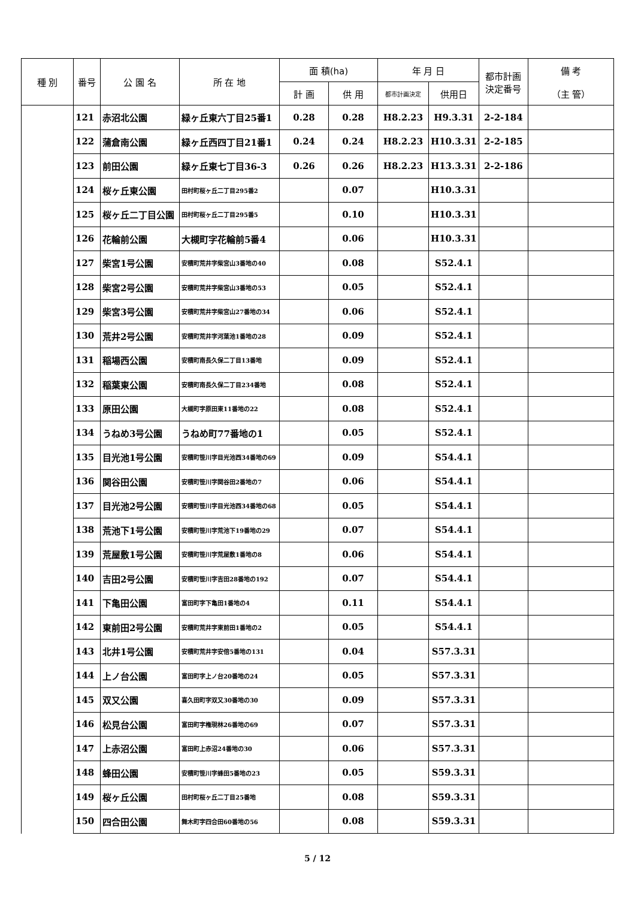| 種 別 | 番号 | 公 園 名 | 所 在 地 | 面 積(ha) | | 年 月 日 | | 都市計画 決定番号 | 備 考 （主 管） |
| --- | --- | --- | --- | --- | --- | --- | --- | --- | --- |
| | | | | 計 画 | 供 用 | 都市計画決定 | 供用日 | | |
| | 121 | 赤沼北公園 | 緑ヶ丘東六丁目25番1 | 0.28 | 0.28 | H8.2.23 | H9.3.31 | 2-2-184 | |
| | 122 | 蒲倉南公園 | 緑ヶ丘西四丁目21番1 | 0.24 | 0.24 | H8.2.23 | H10.3.31 | 2-2-185 | |
| | 123 | 前田公園 | 緑ヶ丘東七丁目36-3 | 0.26 | 0.26 | H8.2.23 | H13.3.31 | 2-2-186 | |
| | 124 | 桜ヶ丘東公園 | 田村町桜ヶ丘二丁目295番2 | | 0.07 | | H10.3.31 | | |
| | 125 | 桜ヶ丘二丁目公園 | 田村町桜ヶ丘二丁目295番5 | | 0.10 | | H10.3.31 | | |
| | 126 | 花輪前公園 | 大槻町字花輪前5番4 | | 0.06 | | H10.3.31 | | |
| | 127 | 柴宮1号公園 | 安積町荒井字柴宮山3番地の40 | | 0.08 | | S52.4.1 | | |
| | 128 | 柴宮2号公園 | 安積町荒井字柴宮山3番地の53 | | 0.05 | | S52.4.1 | | |
| | 129 | 柴宮3号公園 | 安積町荒井字柴宮山27番地の34 | | 0.06 | | S52.4.1 | | |
| | 130 | 荒井2号公園 | 安積町荒井字河葉池1番地の28 | | 0.09 | | S52.4.1 | | |
| | 131 | 稲場西公園 | 安積町南長久保二丁目13番地 | | 0.09 | | S52.4.1 | | |
| | 132 | 稲葉東公園 | 安積町南長久保二丁目234番地 | | 0.08 | | S52.4.1 | | |
| | 133 | 原田公園 | 大槻町字原田東11番地の22 | | 0.08 | | S52.4.1 | | |
| | 134 | うねめ3号公園 | うねめ町77番地の1 | | 0.05 | | S52.4.1 | | |
| | 135 | 目光池1号公園 | 安積町笹川字目光池西34番地の69 | | 0.09 | | S54.4.1 | | |
| | 136 | 関谷田公園 | 安積町笹川字関谷田2番地の7 | | 0.06 | | S54.4.1 | | |
| | 137 | 目光池2号公園 | 安積町笹川字目光池西34番地の68 | | 0.05 | | S54.4.1 | | |
| | 138 | 荒池下1号公園 | 安積町笹川字荒池下19番地の29 | | 0.07 | | S54.4.1 | | |
| | 139 | 荒屋敷1号公園 | 安積町笹川字荒屋敷1番地の8 | | 0.06 | | S54.4.1 | | |
| | 140 | 吉田2号公園 | 安積町笹川字吉田28番地の192 | | 0.07 | | S54.4.1 | | |
| | 141 | 下亀田公園 | 富田町字下亀田1番地の4 | | 0.11 | | S54.4.1 | | |
| | 142 | 東前田2号公園 | 安積町荒井字東前田1番地の2 | | 0.05 | | S54.4.1 | | |
| | 143 | 北井1号公園 | 安積町荒井字安倍5番地の131 | | 0.04 | | S57.3.31 | | |
| | 144 | 上ノ台公園 | 富田町字上ノ台20番地の24 | | 0.05 | | S57.3.31 | | |
| | 145 | 双又公園 | 喜久田町字双又30番地の30 | | 0.09 | | S57.3.31 | | |
| | 146 | 松見台公園 | 富田町字権現林26番地の69 | | 0.07 | | S57.3.31 | | |
| | 147 | 上赤沼公園 | 富田町上赤沼24番地の30 | | 0.06 | | S57.3.31 | | |
| | 148 | 蜂田公園 | 安積町笹川字蜂田5番地の23 | | 0.05 | | S59.3.31 | | |
| | 149 | 桜ヶ丘公園 | 田村町桜ヶ丘二丁目25番地 | | 0.08 | | S59.3.31 | | |
| | 150 | 四合田公園 | 舞木町字四合田60番地の56 | | 0.08 | | S59.3.31 | | |
5 / 12